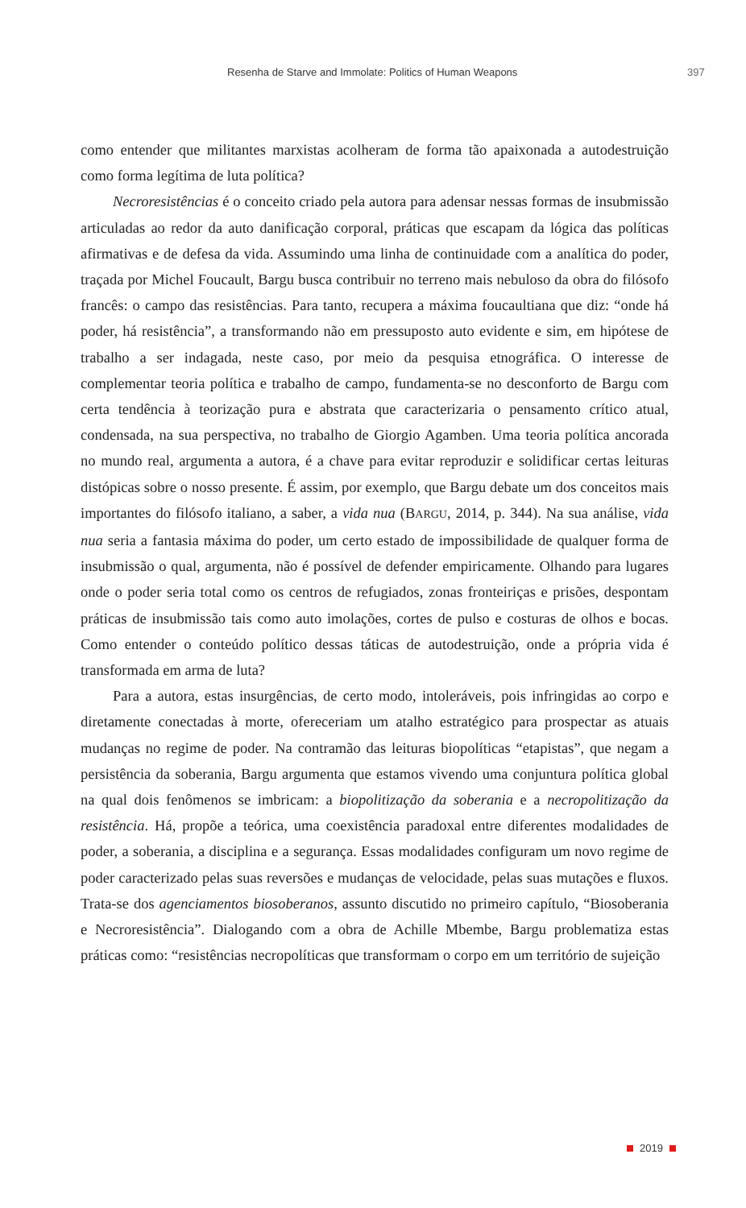Resenha de Starve and Immolate: Politics of Human Weapons 397
como entender que militantes marxistas acolheram de forma tão apaixonada a autodestruição como forma legítima de luta política?
Necroresistências é o conceito criado pela autora para adensar nessas formas de insubmissão articuladas ao redor da auto danificação corporal, práticas que escapam da lógica das políticas afirmativas e de defesa da vida. Assumindo uma linha de continuidade com a analítica do poder, traçada por Michel Foucault, Bargu busca contribuir no terreno mais nebuloso da obra do filósofo francês: o campo das resistências. Para tanto, recupera a máxima foucaultiana que diz: “onde há poder, há resistência”, a transformando não em pressuposto auto evidente e sim, em hipótese de trabalho a ser indagada, neste caso, por meio da pesquisa etnográfica. O interesse de complementar teoria política e trabalho de campo, fundamenta-se no desconforto de Bargu com certa tendência à teorização pura e abstrata que caracterizaria o pensamento crítico atual, condensada, na sua perspectiva, no trabalho de Giorgio Agamben. Uma teoria política ancorada no mundo real, argumenta a autora, é a chave para evitar reproduzir e solidificar certas leituras distópicas sobre o nosso presente. É assim, por exemplo, que Bargu debate um dos conceitos mais importantes do filósofo italiano, a saber, a vida nua (BARGU, 2014, p. 344). Na sua análise, vida nua seria a fantasia máxima do poder, um certo estado de impossibilidade de qualquer forma de insubmissão o qual, argumenta, não é possível de defender empiricamente. Olhando para lugares onde o poder seria total como os centros de refugiados, zonas fronteiriças e prisões, despontam práticas de insubmissão tais como auto imolações, cortes de pulso e costuras de olhos e bocas. Como entender o conteúdo político dessas táticas de autodestruição, onde a própria vida é transformada em arma de luta?
Para a autora, estas insurgências, de certo modo, intoleráveis, pois infringidas ao corpo e diretamente conectadas à morte, ofereceriam um atalho estratégico para prospectar as atuais mudanças no regime de poder. Na contramão das leituras biopolíticas “etapistas”, que negam a persistência da soberania, Bargu argumenta que estamos vivendo uma conjuntura política global na qual dois fenômenos se imbricam: a biopolitização da soberania e a necropolitização da resistência. Há, propõe a teórica, uma coexistência paradoxal entre diferentes modalidades de poder, a soberania, a disciplina e a segurança. Essas modalidades configuram um novo regime de poder caracterizado pelas suas reversões e mudanças de velocidade, pelas suas mutações e fluxos. Trata-se dos agenciamentos biosoberanos, assunto discutido no primeiro capítulo, “Biosoberania e Necroresistência”. Dialogando com a obra de Achille Mbembe, Bargu problematiza estas práticas como: “resistências necropolíticas que transformam o corpo em um território de sujeição
2019